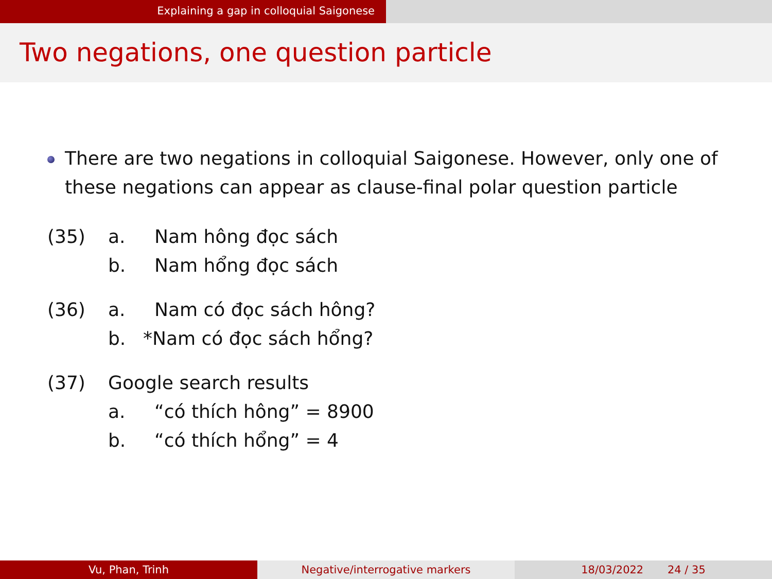Explaining a gap in colloquial Saigonese
Two negations, one question particle
There are two negations in colloquial Saigonese. However, only one of these negations can appear as clause-final polar question particle
(35) a. Nam hông đọc sách b. Nam hổng đọc sách
(36) a. Nam có đọc sách hông? b. *Nam có đọc sách hổng?
(37) Google search results a. “có thích hông” = 8900 b. “có thích hổng” = 4
Vu, Phan, Trinh Negative/interrogative markers 18/03/2022 24 / 35